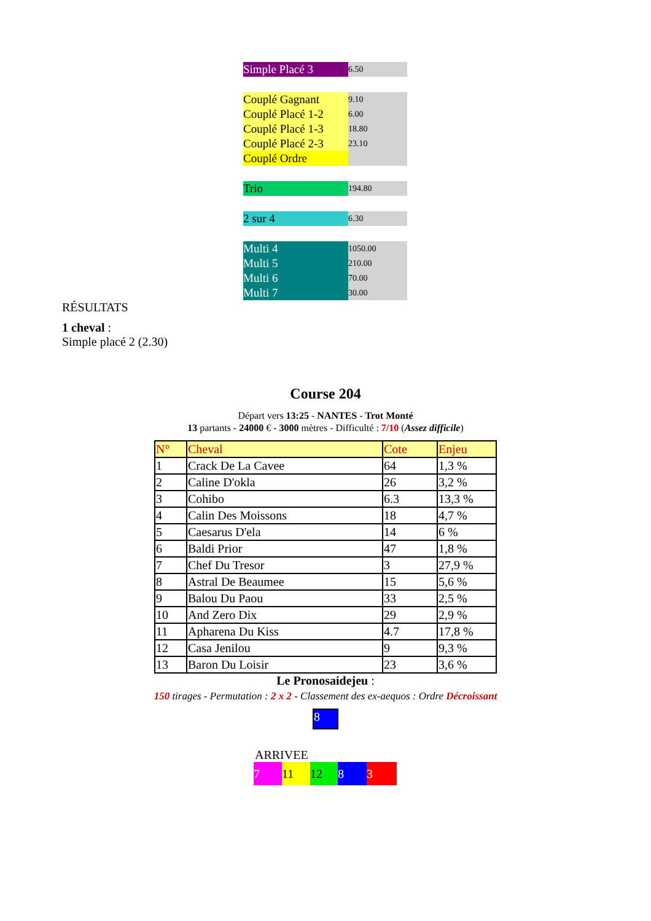| Simple Placé 3 | 6.50 |
| Couplé Gagnant | 9.10 |
| Couplé Placé 1-2 | 6.00 |
| Couplé Placé 1-3 | 18.80 |
| Couplé Placé 2-3 | 23.10 |
| Couplé Ordre | |
| Trio | 194.80 |
| 2 sur 4 | 6.30 |
| Multi 4 | 1050.00 |
| Multi 5 | 210.00 |
| Multi 6 | 70.00 |
| Multi 7 | 30.00 |
RÉSULTATS
1 cheval :
Simple placé 2 (2.30)
Course 204
Départ vers 13:25 - NANTES - Trot Monté
13 partants - 24000 € - 3000 mètres - Difficulté : 7/10 (Assez difficile)
| N° | Cheval | Cote | Enjeu |
| --- | --- | --- | --- |
| 1 | Crack De La Cavee | 64 | 1,3 % |
| 2 | Caline D'okla | 26 | 3,2 % |
| 3 | Cohibo | 6.3 | 13,3 % |
| 4 | Calin Des Moissons | 18 | 4,7 % |
| 5 | Caesarus D'ela | 14 | 6 % |
| 6 | Baldi Prior | 47 | 1,8 % |
| 7 | Chef Du Tresor | 3 | 27,9 % |
| 8 | Astral De Beaumee | 15 | 5,6 % |
| 9 | Balou Du Paou | 33 | 2,5 % |
| 10 | And Zero Dix | 29 | 2,9 % |
| 11 | Apharena Du Kiss | 4.7 | 17,8 % |
| 12 | Casa Jenilou | 9 | 9,3 % |
| 13 | Baron Du Loisir | 23 | 3,6 % |
Le Pronosaidejeu :
150 tirages - Permutation : 2 x 2 - Classement des ex-aequos : Ordre Décroissant
8
ARRIVEE
7 11 12 8 3